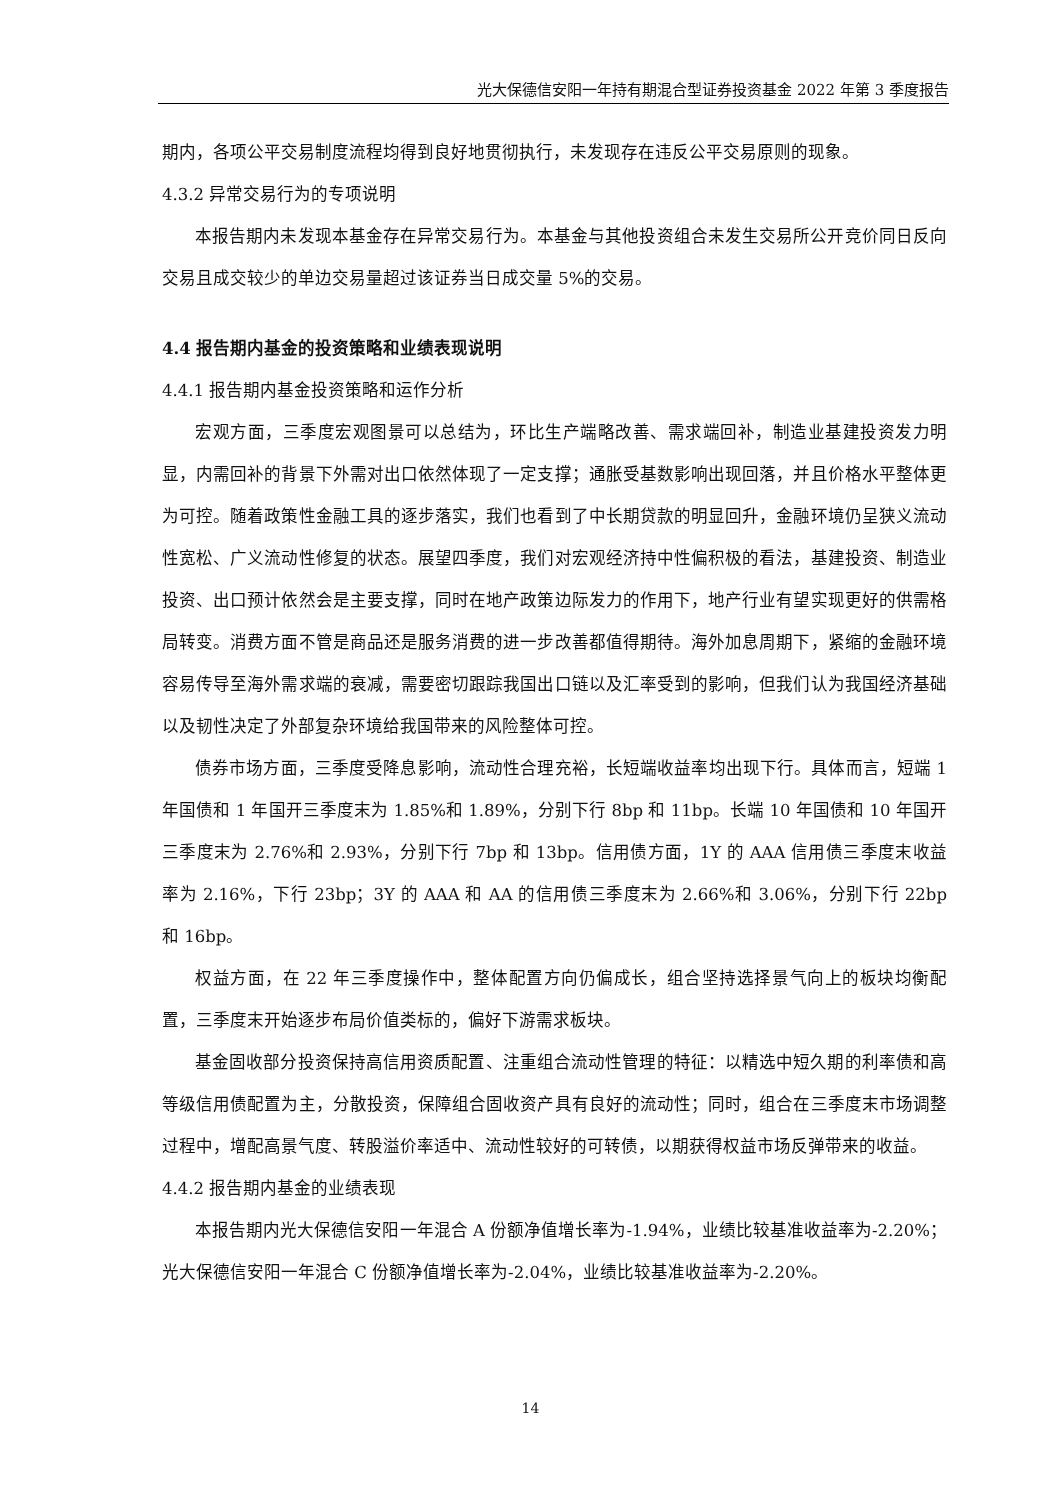光大保德信安阳一年持有期混合型证券投资基金 2022 年第 3 季度报告
期内，各项公平交易制度流程均得到良好地贯彻执行，未发现存在违反公平交易原则的现象。
4.3.2 异常交易行为的专项说明
本报告期内未发现本基金存在异常交易行为。本基金与其他投资组合未发生交易所公开竞价同日反向交易且成交较少的单边交易量超过该证券当日成交量 5%的交易。
4.4 报告期内基金的投资策略和业绩表现说明
4.4.1 报告期内基金投资策略和运作分析
宏观方面，三季度宏观图景可以总结为，环比生产端略改善、需求端回补，制造业基建投资发力明显，内需回补的背景下外需对出口依然体现了一定支撑；通胀受基数影响出现回落，并且价格水平整体更为可控。随着政策性金融工具的逐步落实，我们也看到了中长期贷款的明显回升，金融环境仍呈狭义流动性宽松、广义流动性修复的状态。展望四季度，我们对宏观经济持中性偏积极的看法，基建投资、制造业投资、出口预计依然会是主要支撑，同时在地产政策边际发力的作用下，地产行业有望实现更好的供需格局转变。消费方面不管是商品还是服务消费的进一步改善都值得期待。海外加息周期下，紧缩的金融环境容易传导至海外需求端的衰减，需要密切跟踪我国出口链以及汇率受到的影响，但我们认为我国经济基础以及韧性决定了外部复杂环境给我国带来的风险整体可控。
债券市场方面，三季度受降息影响，流动性合理充裕，长短端收益率均出现下行。具体而言，短端 1 年国债和 1 年国开三季度末为 1.85%和 1.89%，分别下行 8bp 和 11bp。长端 10 年国债和 10 年国开三季度末为 2.76%和 2.93%，分别下行 7bp 和 13bp。信用债方面，1Y 的 AAA 信用债三季度末收益率为 2.16%，下行 23bp；3Y 的 AAA 和 AA 的信用债三季度末为 2.66%和 3.06%，分别下行 22bp 和 16bp。
权益方面，在 22 年三季度操作中，整体配置方向仍偏成长，组合坚持选择景气向上的板块均衡配置，三季度末开始逐步布局价值类标的，偏好下游需求板块。
基金固收部分投资保持高信用资质配置、注重组合流动性管理的特征：以精选中短久期的利率债和高等级信用债配置为主，分散投资，保障组合固收资产具有良好的流动性；同时，组合在三季度末市场调整过程中，增配高景气度、转股溢价率适中、流动性较好的可转债，以期获得权益市场反弹带来的收益。
4.4.2 报告期内基金的业绩表现
本报告期内光大保德信安阳一年混合 A 份额净值增长率为-1.94%，业绩比较基准收益率为-2.20%；光大保德信安阳一年混合 C 份额净值增长率为-2.04%，业绩比较基准收益率为-2.20%。
14